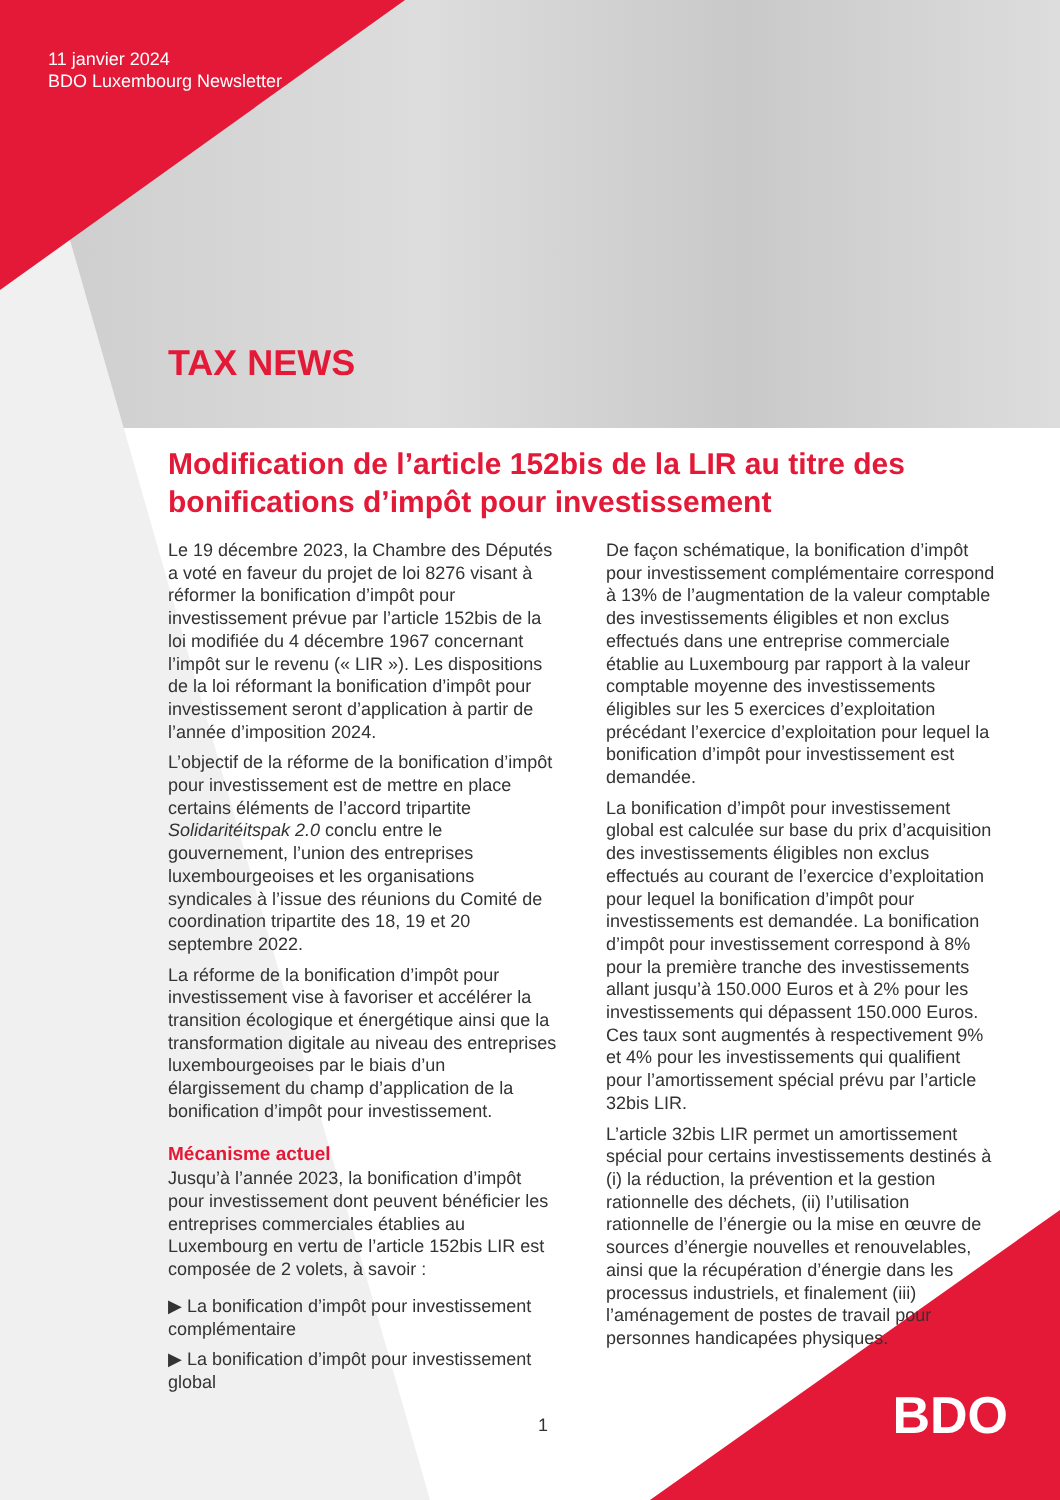11 janvier 2024
BDO Luxembourg Newsletter
TAX NEWS
Modification de l’article 152bis de la LIR au titre des bonifications d’impôt pour investissement
Le 19 décembre 2023, la Chambre des Députés a voté en faveur du projet de loi 8276 visant à réformer la bonification d’impôt pour investissement prévue par l’article 152bis de la loi modifiée du 4 décembre 1967 concernant l’impôt sur le revenu (« LIR »). Les dispositions de la loi réformant la bonification d’impôt pour investissement seront d’application à partir de l’année d’imposition 2024.
L’objectif de la réforme de la bonification d’impôt pour investissement est de mettre en place certains éléments de l’accord tripartite Solidaritéitspak 2.0 conclu entre le gouvernement, l’union des entreprises luxembourgeoises et les organisations syndicales à l’issue des réunions du Comité de coordination tripartite des 18, 19 et 20 septembre 2022.
La réforme de la bonification d’impôt pour investissement vise à favoriser et accélérer la transition écologique et énergétique ainsi que la transformation digitale au niveau des entreprises luxembourgeoises par le biais d’un élargissement du champ d’application de la bonification d’impôt pour investissement.
Mécanisme actuel
Jusqu’à l’année 2023, la bonification d’impôt pour investissement dont peuvent bénéficier les entreprises commerciales établies au Luxembourg en vertu de l’article 152bis LIR est composée de 2 volets, à savoir :
▶ La bonification d’impôt pour investissement complémentaire
▶ La bonification d’impôt pour investissement global
1
De façon schématique, la bonification d’impôt pour investissement complémentaire correspond à 13% de l’augmentation de la valeur comptable des investissements éligibles et non exclus effectués dans une entreprise commerciale établie au Luxembourg par rapport à la valeur comptable moyenne des investissements éligibles sur les 5 exercices d’exploitation précédant l’exercice d’exploitation pour lequel la bonification d’impôt pour investissement est demandée.
La bonification d’impôt pour investissement global est calculée sur base du prix d’acquisition des investissements éligibles non exclus effectués au courant de l’exercice d’exploitation pour lequel la bonification d’impôt pour investissements est demandée. La bonification d’impôt pour investissement correspond à 8% pour la première tranche des investissements allant jusqu’à 150.000 Euros et à 2% pour les investissements qui dépassent 150.000 Euros. Ces taux sont augmentés à respectivement 9% et 4% pour les investissements qui qualifient pour l’amortissement spécial prévu par l’article 32bis LIR.
L’article 32bis LIR permet un amortissement spécial pour certains investissements destinés à (i) la réduction, la prévention et la gestion rationnelle des déchets, (ii) l’utilisation rationnelle de l’énergie ou la mise en œuvre de sources d’énergie nouvelles et renouvelables, ainsi que la récupération d’énergie dans les processus industriels, et finalement (iii) l’aménagement de postes de travail pour personnes handicapées physiques.
BDO